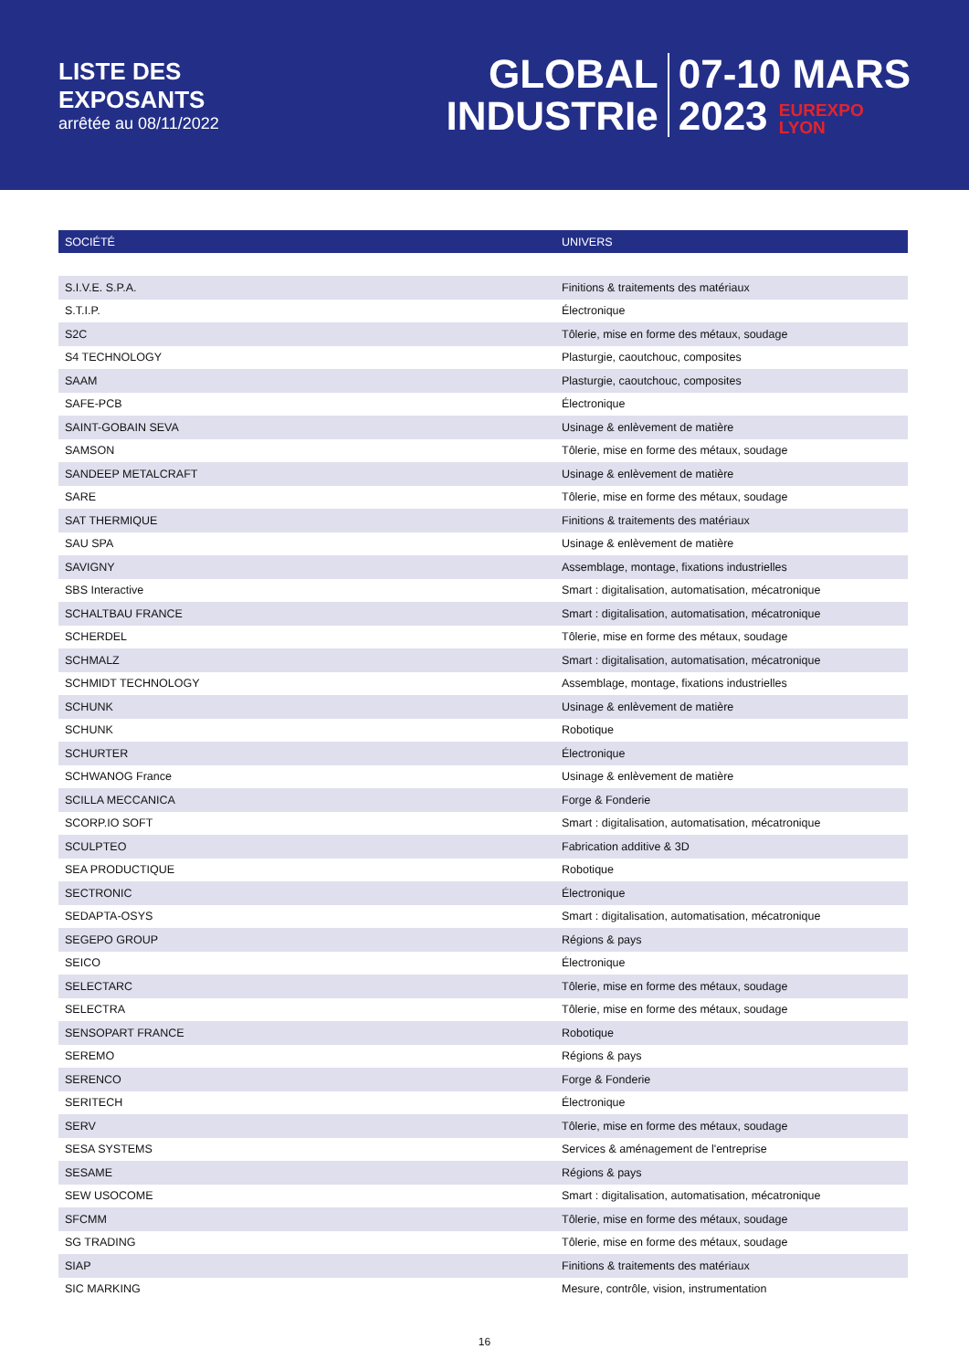LISTE DES
EXPOSANTS
arrêtée au 08/11/2022
GLOBAL
INDUSTRIe
07-10 MARS
2023 EUREXPO
LYON
| SOCIÉTÉ | UNIVERS |
| --- | --- |
| S.I.V.E. S.P.A. | Finitions & traitements des matériaux |
| S.T.I.P. | Électronique |
| S2C | Tôlerie, mise en forme des métaux, soudage |
| S4 TECHNOLOGY | Plasturgie, caoutchouc, composites |
| SAAM | Plasturgie, caoutchouc, composites |
| SAFE-PCB | Électronique |
| SAINT-GOBAIN SEVA | Usinage & enlèvement de matière |
| SAMSON | Tôlerie, mise en forme des métaux, soudage |
| SANDEEP METALCRAFT | Usinage & enlèvement de matière |
| SARE | Tôlerie, mise en forme des métaux, soudage |
| SAT THERMIQUE | Finitions & traitements des matériaux |
| SAU SPA | Usinage & enlèvement de matière |
| SAVIGNY | Assemblage, montage, fixations industrielles |
| SBS Interactive | Smart : digitalisation, automatisation, mécatronique |
| SCHALTBAU FRANCE | Smart : digitalisation, automatisation, mécatronique |
| SCHERDEL | Tôlerie, mise en forme des métaux, soudage |
| SCHMALZ | Smart : digitalisation, automatisation, mécatronique |
| SCHMIDT TECHNOLOGY | Assemblage, montage, fixations industrielles |
| SCHUNK | Usinage & enlèvement de matière |
| SCHUNK | Robotique |
| SCHURTER | Électronique |
| SCHWANOG France | Usinage & enlèvement de matière |
| SCILLA MECCANICA | Forge & Fonderie |
| SCORP.IO SOFT | Smart : digitalisation, automatisation, mécatronique |
| SCULPTEO | Fabrication additive & 3D |
| SEA PRODUCTIQUE | Robotique |
| SECTRONIC | Électronique |
| SEDAPTA-OSYS | Smart : digitalisation, automatisation, mécatronique |
| SEGEPO GROUP | Régions & pays |
| SEICO | Électronique |
| SELECTARC | Tôlerie, mise en forme des métaux, soudage |
| SELECTRA | Tôlerie, mise en forme des métaux, soudage |
| SENSOPART FRANCE | Robotique |
| SEREMO | Régions & pays |
| SERENCO | Forge & Fonderie |
| SERITECH | Électronique |
| SERV | Tôlerie, mise en forme des métaux, soudage |
| SESA SYSTEMS | Services & aménagement de l'entreprise |
| SESAME | Régions & pays |
| SEW USOCOME | Smart : digitalisation, automatisation, mécatronique |
| SFCMM | Tôlerie, mise en forme des métaux, soudage |
| SG TRADING | Tôlerie, mise en forme des métaux, soudage |
| SIAP | Finitions & traitements des matériaux |
| SIC MARKING | Mesure, contrôle, vision, instrumentation |
16